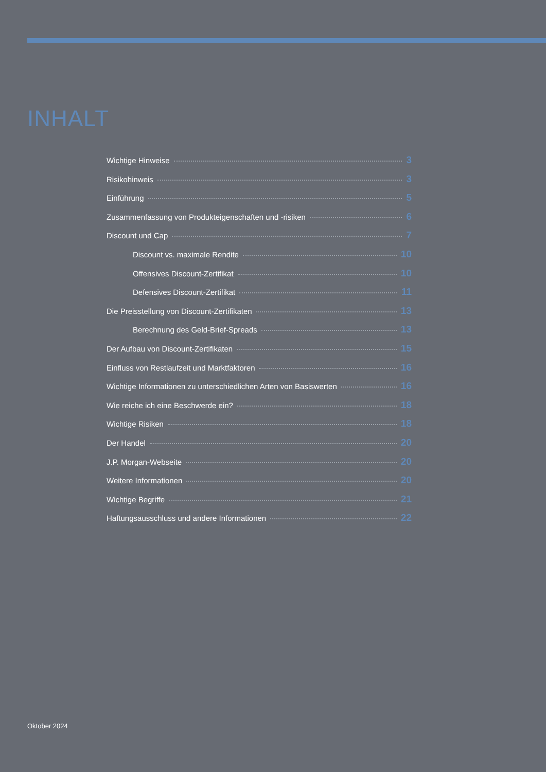INHALT
Wichtige Hinweise 3
Risikohinweis 3
Einführung 5
Zusammenfassung von Produkteigenschaften und -risiken 6
Discount und Cap 7
Discount vs. maximale Rendite 10
Offensives Discount-Zertifikat 10
Defensives Discount-Zertifikat 11
Die Preisstellung von Discount-Zertifikaten 13
Berechnung des Geld-Brief-Spreads 13
Der Aufbau von Discount-Zertifikaten 15
Einfluss von Restlaufzeit und Marktfaktoren 16
Wichtige Informationen zu unterschiedlichen Arten von Basiswerten 16
Wie reiche ich eine Beschwerde ein? 18
Wichtige Risiken 18
Der Handel 20
J.P. Morgan-Webseite 20
Weitere Informationen 20
Wichtige Begriffe 21
Haftungsausschluss und andere Informationen 22
Oktober 2024